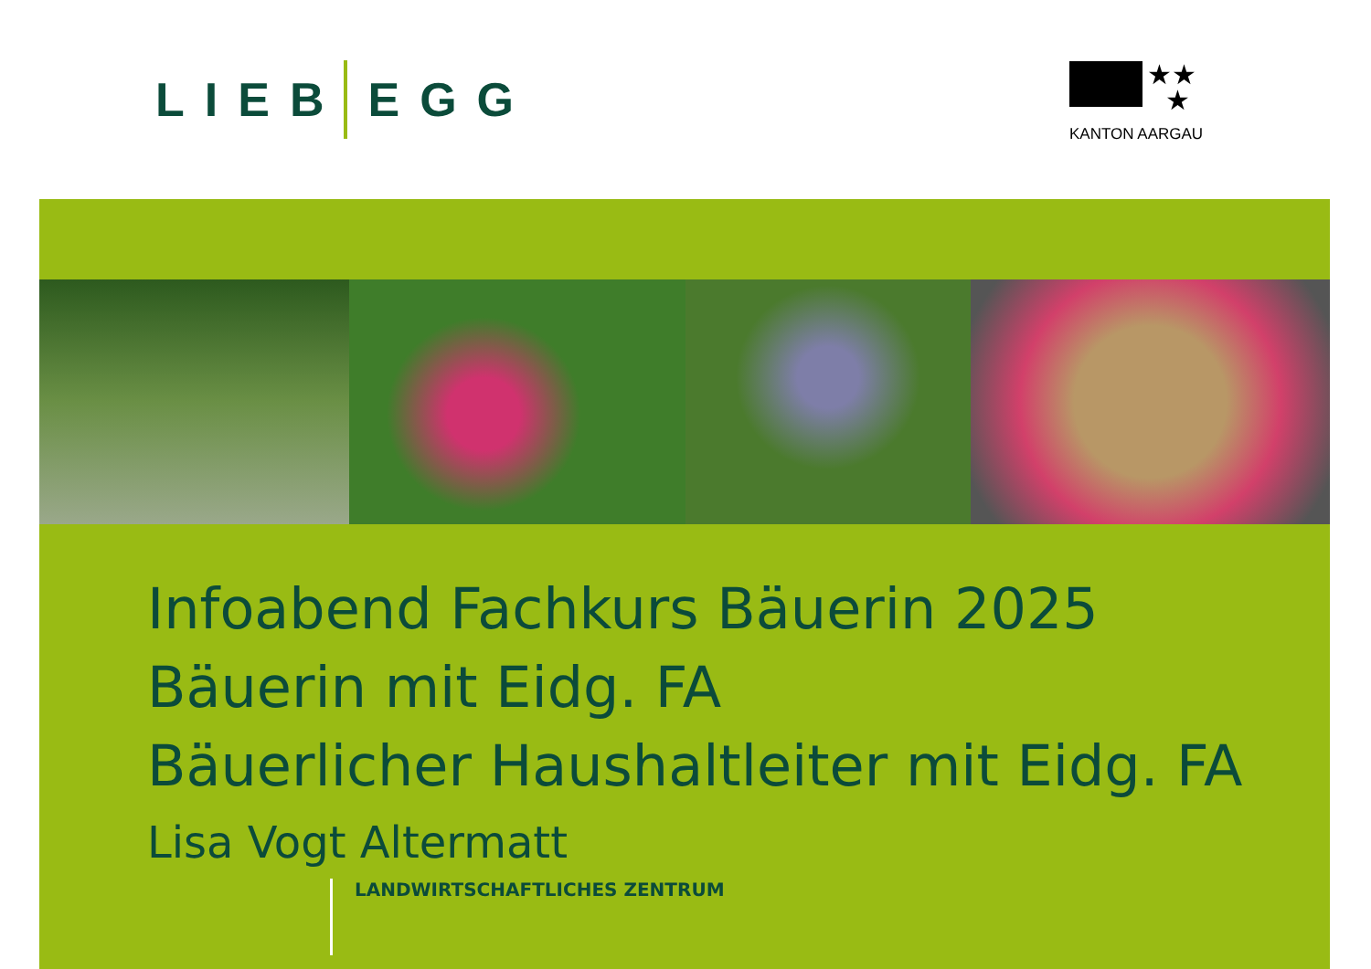LIEB EGG
★★
★
KANTON AARGAU
Infoabend Fachkurs Bäuerin 2025
Bäuerin mit Eidg. FA
Bäuerlicher Haushaltleiter mit Eidg. FA
Lisa Vogt Altermatt
LANDWIRTSCHAFTLICHES ZENTRUM